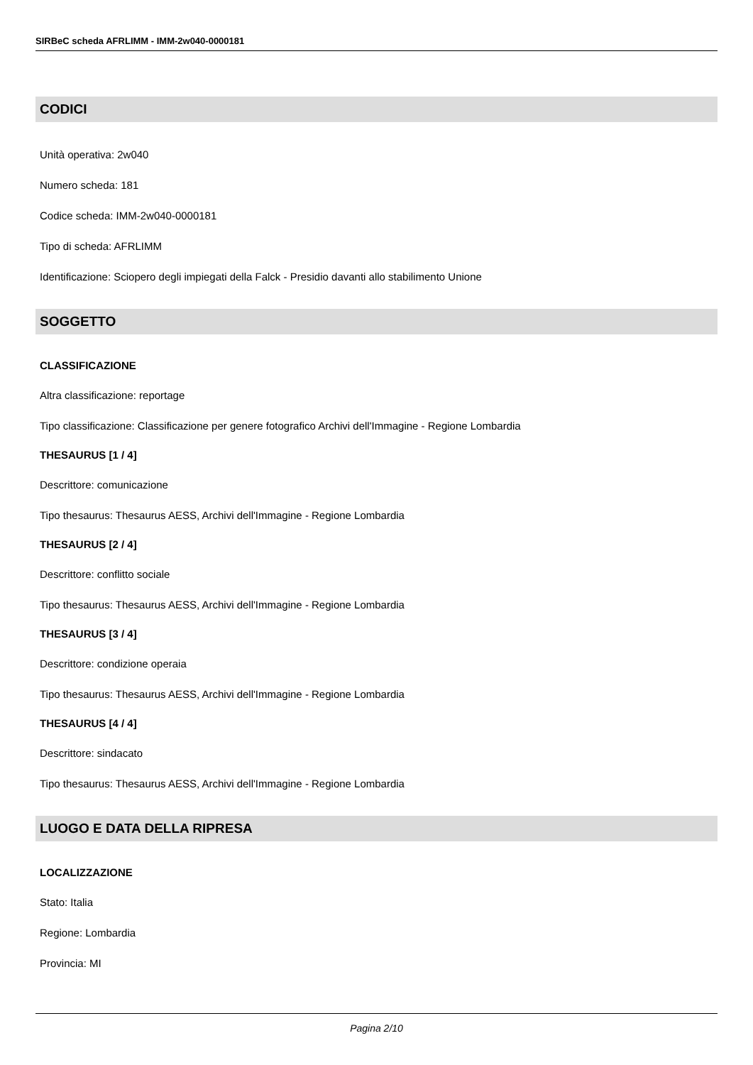SIRBeC scheda AFRLIMM - IMM-2w040-0000181
CODICI
Unità operativa: 2w040
Numero scheda: 181
Codice scheda: IMM-2w040-0000181
Tipo di scheda: AFRLIMM
Identificazione: Sciopero degli impiegati della Falck - Presidio davanti allo stabilimento Unione
SOGGETTO
CLASSIFICAZIONE
Altra classificazione: reportage
Tipo classificazione: Classificazione per genere fotografico Archivi dell'Immagine - Regione Lombardia
THESAURUS [1 / 4]
Descrittore: comunicazione
Tipo thesaurus: Thesaurus AESS, Archivi dell'Immagine - Regione Lombardia
THESAURUS [2 / 4]
Descrittore: conflitto sociale
Tipo thesaurus: Thesaurus AESS, Archivi dell'Immagine - Regione Lombardia
THESAURUS [3 / 4]
Descrittore: condizione operaia
Tipo thesaurus: Thesaurus AESS, Archivi dell'Immagine - Regione Lombardia
THESAURUS [4 / 4]
Descrittore: sindacato
Tipo thesaurus: Thesaurus AESS, Archivi dell'Immagine - Regione Lombardia
LUOGO E DATA DELLA RIPRESA
LOCALIZZAZIONE
Stato: Italia
Regione: Lombardia
Provincia: MI
Pagina 2/10